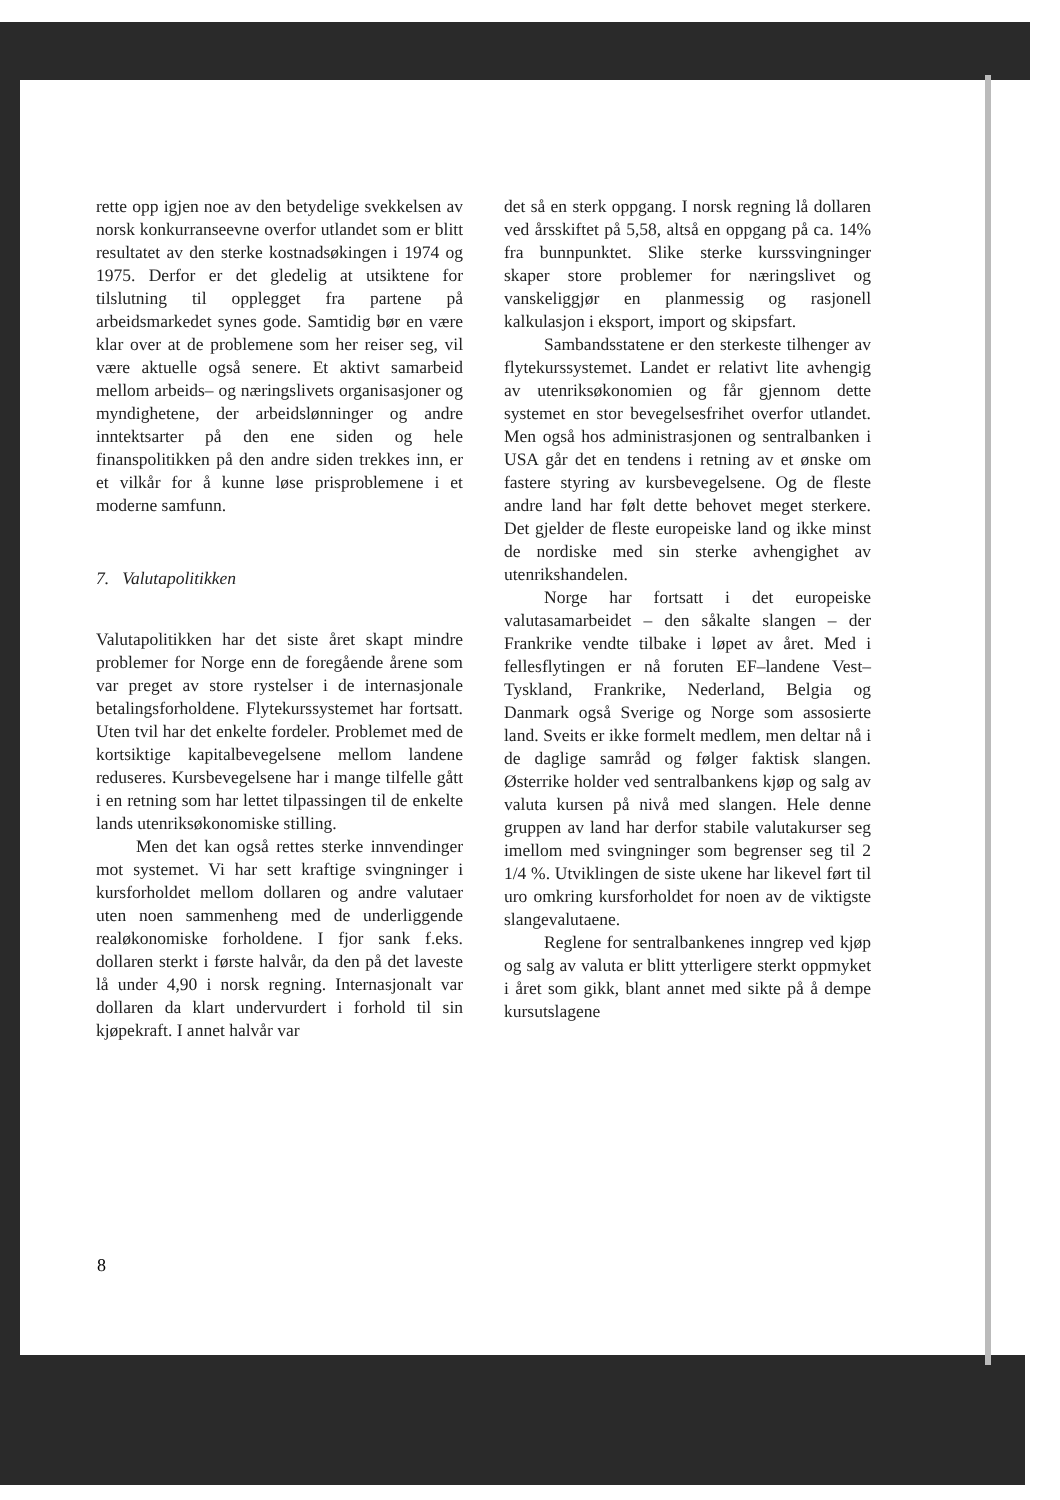rette opp igjen noe av den betydelige svekkelsen av norsk konkurranseevne overfor utlandet som er blitt resultatet av den sterke kostnadsøkingen i 1974 og 1975. Derfor er det gledelig at utsiktene for tilslutning til opplegget fra partene på arbeidsmarkedet synes gode. Samtidig bør en være klar over at de problemene som her reiser seg, vil være aktuelle også senere. Et aktivt samarbeid mellom arbeids– og næringslivets organisasjoner og myndighetene, der arbeidslønninger og andre inntektsarter på den ene siden og hele finanspolitikken på den andre siden trekkes inn, er et vilkår for å kunne løse prisproblemene i et moderne samfunn.
7. Valutapolitikken
Valutapolitikken har det siste året skapt mindre problemer for Norge enn de foregående årene som var preget av store rystelser i de internasjonale betalingsforholdene. Flytekurssystemet har fortsatt. Uten tvil har det enkelte fordeler. Problemet med de kortsiktige kapitalbevegelsene mellom landene reduseres. Kursbevegelsene har i mange tilfelle gått i en retning som har lettet tilpassingen til de enkelte lands utenriksøkonomiske stilling.
Men det kan også rettes sterke innvendinger mot systemet. Vi har sett kraftige svingninger i kursforholdet mellom dollaren og andre valutaer uten noen sammenheng med de underliggende realøkonomiske forholdene. I fjor sank f.eks. dollaren sterkt i første halvår, da den på det laveste lå under 4,90 i norsk regning. Internasjonalt var dollaren da klart undervurdert i forhold til sin kjøpekraft. I annet halvår var
det så en sterk oppgang. I norsk regning lå dollaren ved årsskiftet på 5,58, altså en oppgang på ca. 14% fra bunnpunktet. Slike sterke kurssvingninger skaper store problemer for næringslivet og vanskeliggjør en planmessig og rasjonell kalkulasjon i eksport, import og skipsfart.
Sambandsstatene er den sterkeste tilhenger av flytekurssystemet. Landet er relativt lite avhengig av utenriksøkonomien og får gjennom dette systemet en stor bevegelsesfrihet overfor utlandet. Men også hos administrasjonen og sentralbanken i USA går det en tendens i retning av et ønske om fastere styring av kursbevegelsene. Og de fleste andre land har følt dette behovet meget sterkere. Det gjelder de fleste europeiske land og ikke minst de nordiske med sin sterke avhengighet av utenrikshandelen.
Norge har fortsatt i det europeiske valutasamarbeidet – den såkalte slangen – der Frankrike vendte tilbake i løpet av året. Med i fellesflytingen er nå foruten EF–landene Vest–Tyskland, Frankrike, Nederland, Belgia og Danmark også Sverige og Norge som assosierte land. Sveits er ikke formelt medlem, men deltar nå i de daglige samråd og følger faktisk slangen. Østerrike holder ved sentralbankens kjøp og salg av valuta kursen på nivå med slangen. Hele denne gruppen av land har derfor stabile valutakurser seg imellom med svingninger som begrenser seg til 2 1/4 %. Utviklingen de siste ukene har likevel ført til uro omkring kursforholdet for noen av de viktigste slangevalutaene.
Reglene for sentralbankenes inngrep ved kjøp og salg av valuta er blitt ytterligere sterkt oppmyket i året som gikk, blant annet med sikte på å dempe kursutslagene
8